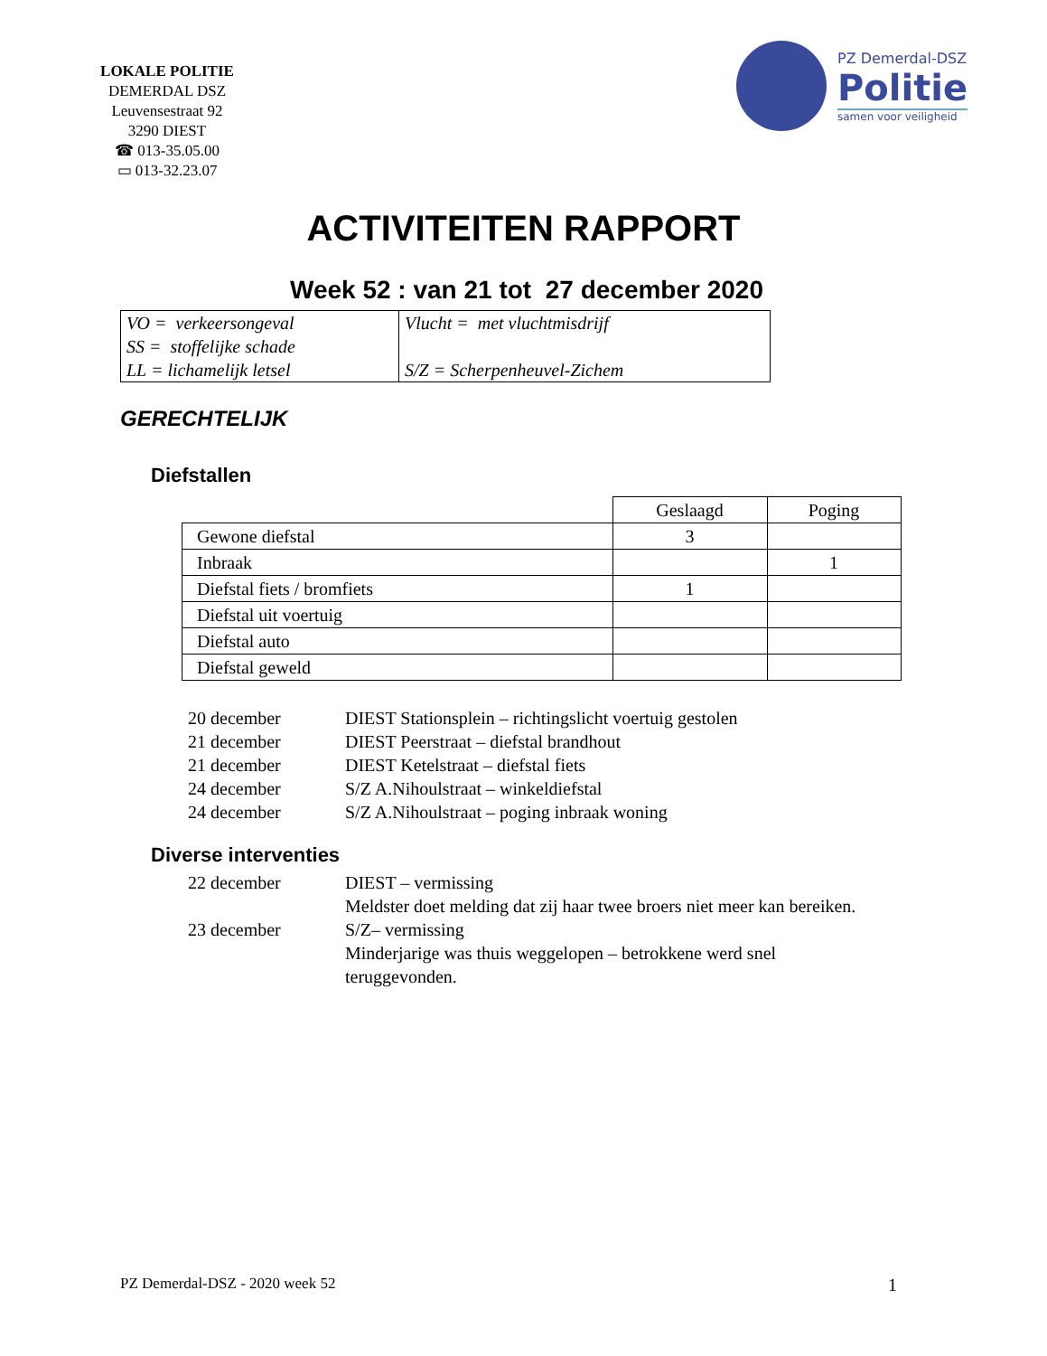LOKALE POLITIE
DEMERDAL DSZ
Leuvensestraat 92
3290 DIEST
☎ 013-35.05.00
▭ 013-32.23.07
PZ Demerdal-DSZ
Politie
samen voor veiligheid
ACTIVITEITEN RAPPORT
Week 52 : van 21 tot 27 december 2020
| VO = verkeersongeval SS = stoffelijke schade LL = lichamelijk letsel | Vlucht = met vluchtmisdrijf S/Z = Scherpenheuvel-Zichem |
GERECHTELIJK
Diefstallen
| | Geslaagd | Poging |
| Gewone diefstal | 3 | |
| Inbraak | | 1 |
| Diefstal fiets / bromfiets | 1 | |
| Diefstal uit voertuig | | |
| Diefstal auto | | |
| Diefstal geweld | | |
20 december
DIEST Stationsplein – richtingslicht voertuig gestolen
21 december
DIEST Peerstraat – diefstal brandhout
21 december
DIEST Ketelstraat – diefstal fiets
24 december
S/Z A.Nihoulstraat – winkeldiefstal
24 december
S/Z A.Nihoulstraat – poging inbraak woning
Diverse interventies
22 december
DIEST – vermissing
Meldster doet melding dat zij haar twee broers niet meer kan bereiken.
23 december
S/Z– vermissing
Minderjarige was thuis weggelopen – betrokkene werd snel teruggevonden.
PZ Demerdal-DSZ - 2020 week 52 1